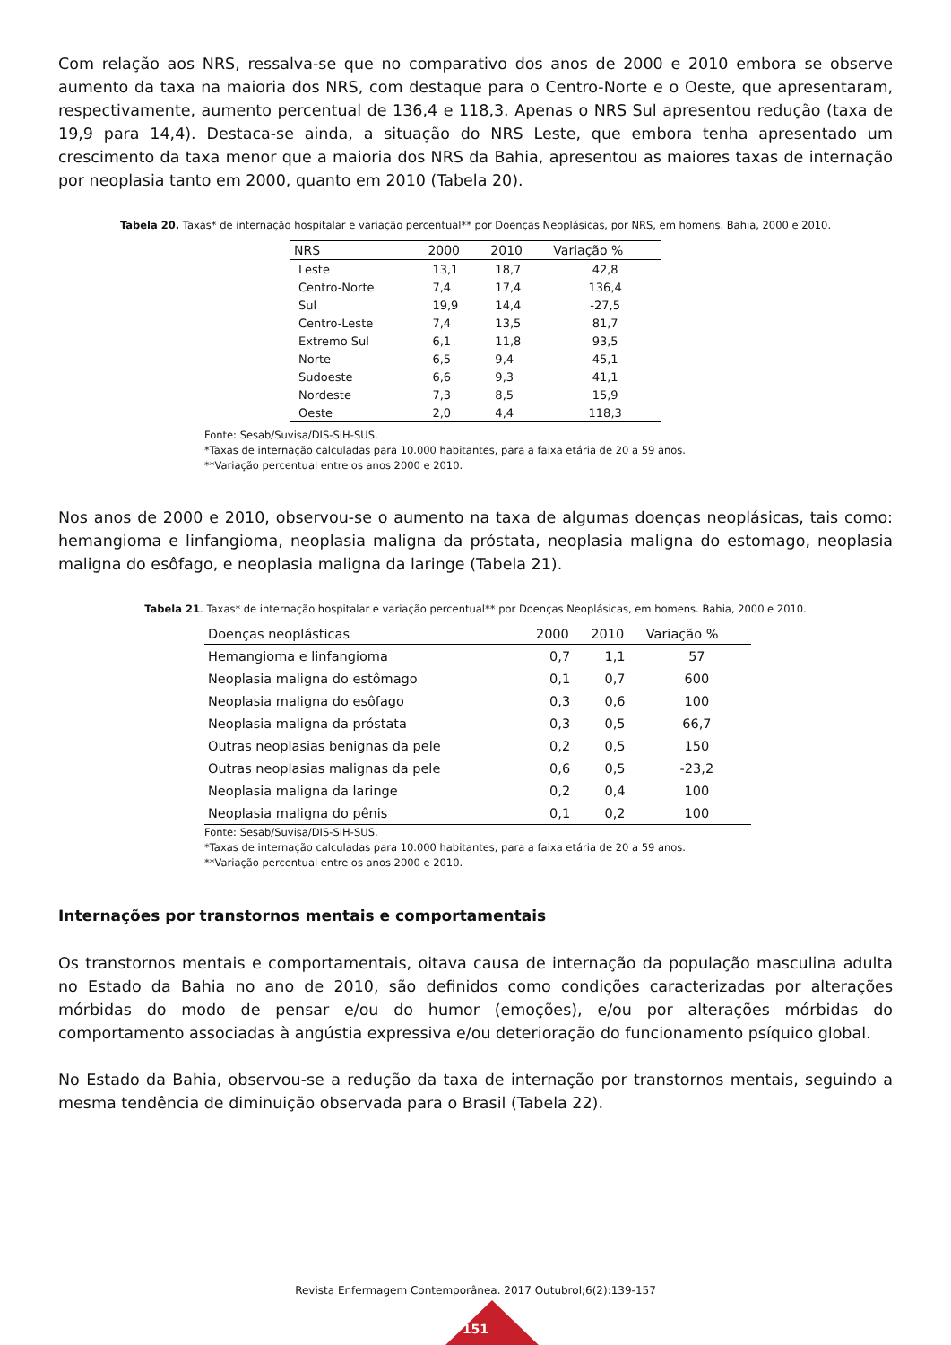Com relação aos NRS, ressalva-se que no comparativo dos anos de 2000 e 2010 embora se observe aumento da taxa na maioria dos NRS, com destaque para o Centro-Norte e o Oeste, que apresentaram, respectivamente, aumento percentual de 136,4 e 118,3. Apenas o NRS Sul apresentou redução (taxa de 19,9 para 14,4). Destaca-se ainda, a situação do NRS Leste, que embora tenha apresentado um crescimento da taxa menor que a maioria dos NRS da Bahia, apresentou as maiores taxas de internação por neoplasia tanto em 2000, quanto em 2010 (Tabela 20).
Tabela 20. Taxas* de internação hospitalar e variação percentual** por Doenças Neoplásicas, por NRS, em homens. Bahia, 2000 e 2010.
| NRS | 2000 | 2010 | Variação % |
| --- | --- | --- | --- |
| Leste | 13,1 | 18,7 | 42,8 |
| Centro-Norte | 7,4 | 17,4 | 136,4 |
| Sul | 19,9 | 14,4 | -27,5 |
| Centro-Leste | 7,4 | 13,5 | 81,7 |
| Extremo Sul | 6,1 | 11,8 | 93,5 |
| Norte | 6,5 | 9,4 | 45,1 |
| Sudoeste | 6,6 | 9,3 | 41,1 |
| Nordeste | 7,3 | 8,5 | 15,9 |
| Oeste | 2,0 | 4,4 | 118,3 |
Fonte: Sesab/Suvisa/DIS-SIH-SUS.
*Taxas de internação calculadas para 10.000 habitantes, para a faixa etária de 20 a 59 anos.
**Variação percentual entre os anos 2000 e 2010.
Nos anos de 2000 e 2010, observou-se o aumento na taxa de algumas doenças neoplásicas, tais como: hemangioma e linfangioma, neoplasia maligna da próstata, neoplasia maligna do estomago, neoplasia maligna do esôfago, e neoplasia maligna da laringe (Tabela 21).
Tabela 21. Taxas* de internação hospitalar e variação percentual** por Doenças Neoplásicas, em homens. Bahia, 2000 e 2010.
| Doenças neoplásticas | 2000 | 2010 | Variação % |
| --- | --- | --- | --- |
| Hemangioma e linfangioma | 0,7 | 1,1 | 57 |
| Neoplasia maligna do estômago | 0,1 | 0,7 | 600 |
| Neoplasia maligna do esôfago | 0,3 | 0,6 | 100 |
| Neoplasia maligna da próstata | 0,3 | 0,5 | 66,7 |
| Outras neoplasias benignas da pele | 0,2 | 0,5 | 150 |
| Outras neoplasias malignas da pele | 0,6 | 0,5 | -23,2 |
| Neoplasia maligna da laringe | 0,2 | 0,4 | 100 |
| Neoplasia maligna do pênis | 0,1 | 0,2 | 100 |
Fonte: Sesab/Suvisa/DIS-SIH-SUS.
*Taxas de internação calculadas para 10.000 habitantes, para a faixa etária de 20 a 59 anos.
**Variação percentual entre os anos 2000 e 2010.
Internações por transtornos mentais e comportamentais
Os transtornos mentais e comportamentais, oitava causa de internação da população masculina adulta no Estado da Bahia no ano de 2010, são definidos como condições caracterizadas por alterações mórbidas do modo de pensar e/ou do humor (emoções), e/ou por alterações mórbidas do comportamento associadas à angústia expressiva e/ou deterioração do funcionamento psíquico global.
No Estado da Bahia, observou-se a redução da taxa de internação por transtornos mentais, seguindo a mesma tendência de diminuição observada para o Brasil (Tabela 22).
Revista Enfermagem Contemporânea. 2017 Outubrol;6(2):139-157
151